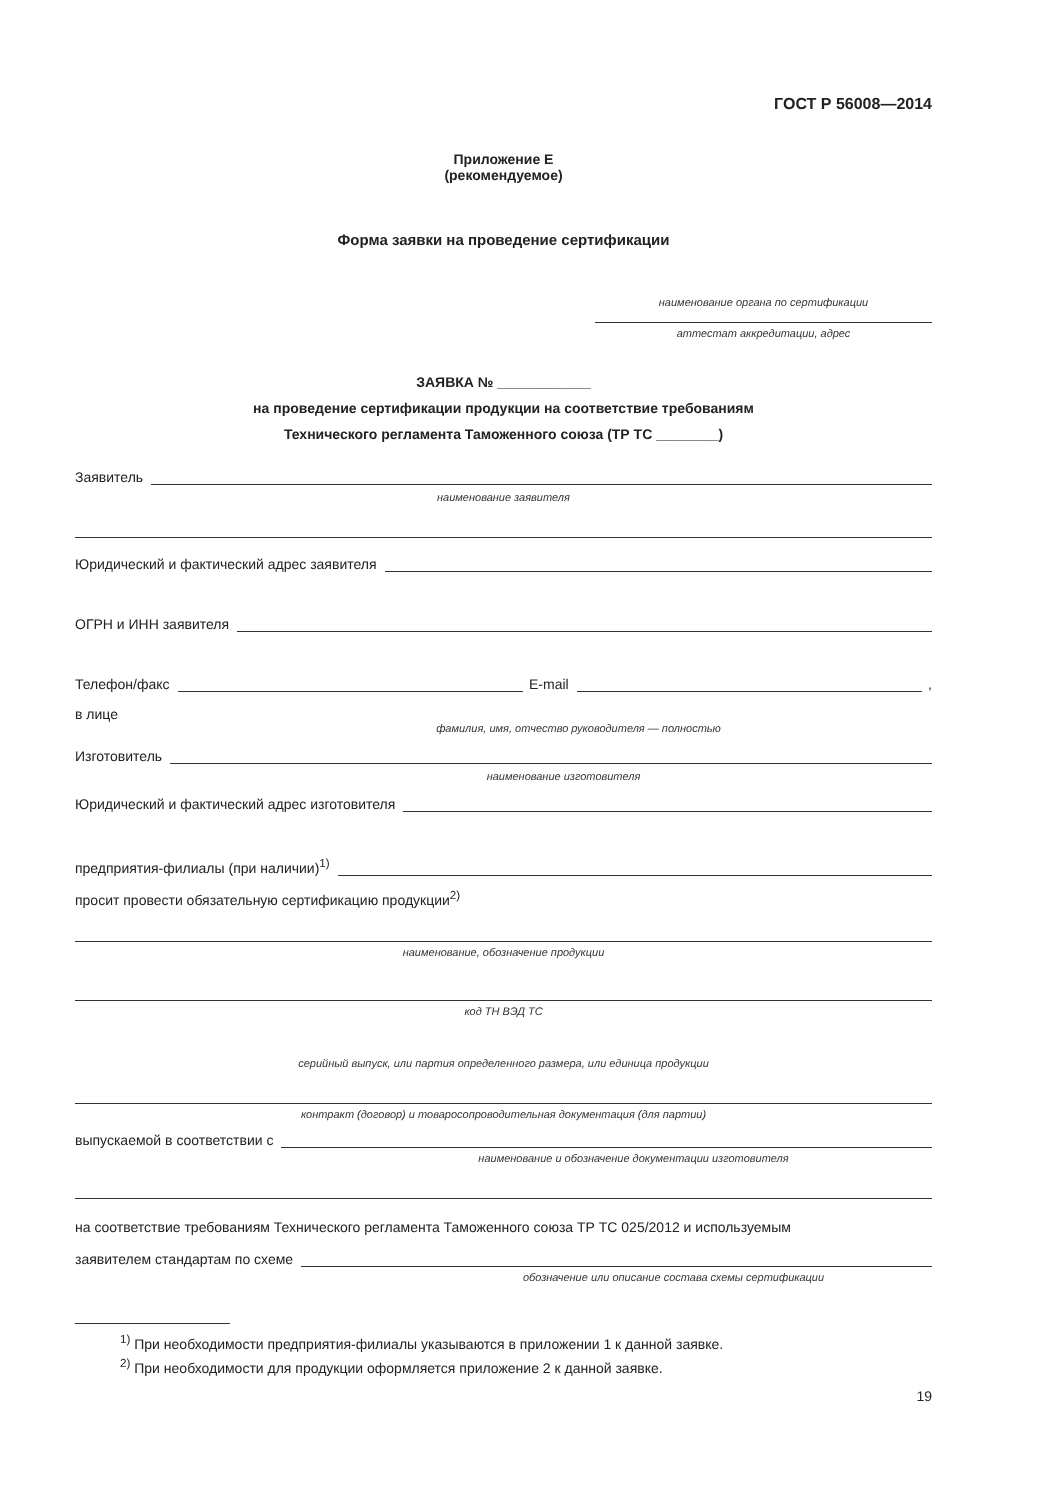ГОСТ Р 56008—2014
Приложение Е
(рекомендуемое)
Форма заявки на проведение сертификации
наименование органа по сертификации
аттестат аккредитации, адрес
ЗАЯВКА № ____________
на проведение сертификации продукции на соответствие требованиям
Технического регламента Таможенного союза (ТР ТС ________)
Заявитель
наименование заявителя
Юридический и фактический адрес заявителя
ОГРН и ИНН заявителя
Телефон/факс E-mail ,
в лице
фамилия, имя, отчество руководителя — полностью
Изготовитель
наименование изготовителя
Юридический и фактический адрес изготовителя
предприятия-филиалы (при наличии)<sup>1)</sup>
просит провести обязательную сертификацию продукции<sup>2)</sup>
наименование, обозначение продукции
код ТН ВЭД ТС
серийный выпуск, или партия определенного размера, или единица продукции
контракт (договор) и товаросопроводительная документация (для партии)
выпускаемой в соответствии с
наименование и обозначение документации изготовителя
на соответствие требованиям Технического регламента Таможенного союза ТР ТС 025/2012 и используемым
заявителем стандартам по схеме
обозначение или описание состава схемы сертификации
<sup>1)</sup> При необходимости предприятия-филиалы указываются в приложении 1 к данной заявке.
<sup>2)</sup> При необходимости для продукции оформляется приложение 2 к данной заявке.
19